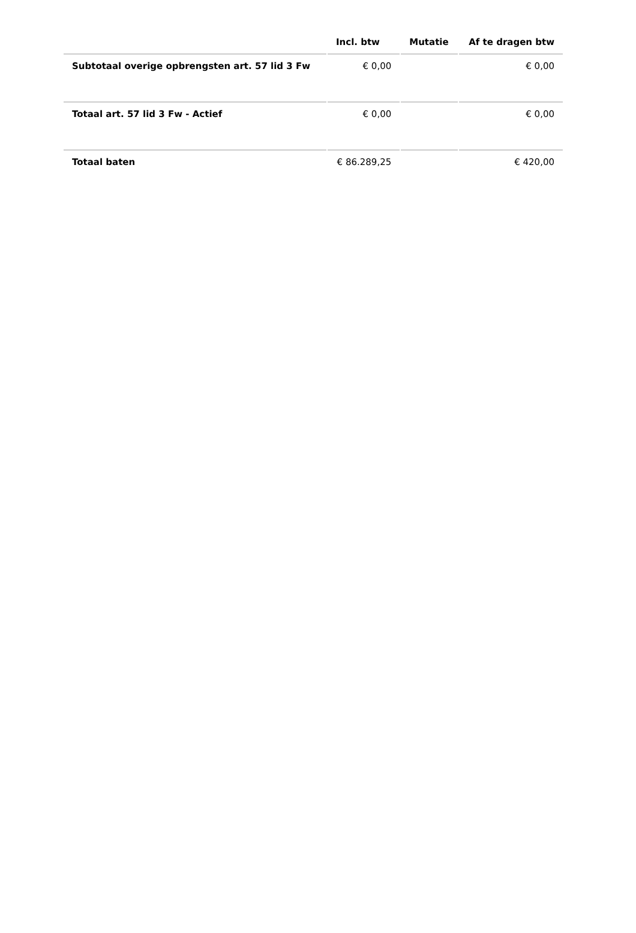| | Incl. btw | Mutatie | Af te dragen btw |
| --- | --- | --- | --- |
| Subtotaal overige opbrengsten art. 57 lid 3 Fw | € 0,00 | | € 0,00 |
| Totaal art. 57 lid 3 Fw - Actief | € 0,00 | | € 0,00 |
| Totaal baten | € 86.289,25 | | € 420,00 |